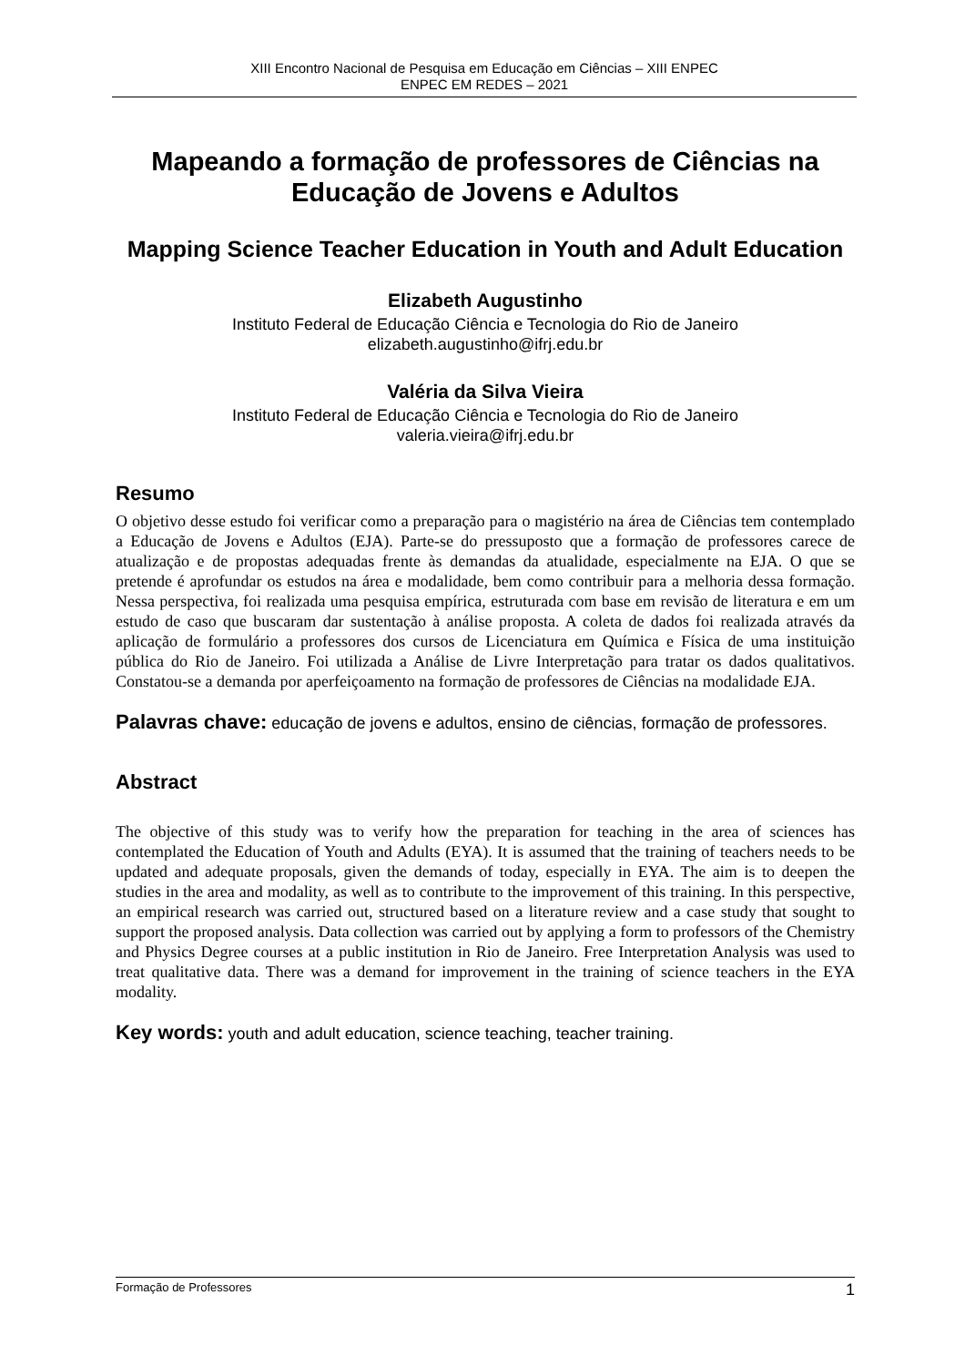XIII Encontro Nacional de Pesquisa em Educação em Ciências – XIII ENPEC
ENPEC EM REDES – 2021
Mapeando a formação de professores de Ciências na Educação de Jovens e Adultos
Mapping Science Teacher Education in Youth and Adult Education
Elizabeth Augustinho
Instituto Federal de Educação Ciência e Tecnologia do Rio de Janeiro
elizabeth.augustinho@ifrj.edu.br
Valéria da Silva Vieira
Instituto Federal de Educação Ciência e Tecnologia do Rio de Janeiro
valeria.vieira@ifrj.edu.br
Resumo
O objetivo desse estudo foi verificar como a preparação para o magistério na área de Ciências tem contemplado a Educação de Jovens e Adultos (EJA). Parte-se do pressuposto que a formação de professores carece de atualização e de propostas adequadas frente às demandas da atualidade, especialmente na EJA. O que se pretende é aprofundar os estudos na área e modalidade, bem como contribuir para a melhoria dessa formação. Nessa perspectiva, foi realizada uma pesquisa empírica, estruturada com base em revisão de literatura e em um estudo de caso que buscaram dar sustentação à análise proposta. A coleta de dados foi realizada através da aplicação de formulário a professores dos cursos de Licenciatura em Química e Física de uma instituição pública do Rio de Janeiro. Foi utilizada a Análise de Livre Interpretação para tratar os dados qualitativos. Constatou-se a demanda por aperfeiçoamento na formação de professores de Ciências na modalidade EJA.
Palavras chave: educação de jovens e adultos, ensino de ciências, formação de professores.
Abstract
The objective of this study was to verify how the preparation for teaching in the area of sciences has contemplated the Education of Youth and Adults (EYA). It is assumed that the training of teachers needs to be updated and adequate proposals, given the demands of today, especially in EYA. The aim is to deepen the studies in the area and modality, as well as to contribute to the improvement of this training. In this perspective, an empirical research was carried out, structured based on a literature review and a case study that sought to support the proposed analysis. Data collection was carried out by applying a form to professors of the Chemistry and Physics Degree courses at a public institution in Rio de Janeiro. Free Interpretation Analysis was used to treat qualitative data. There was a demand for improvement in the training of science teachers in the EYA modality.
Key words: youth and adult education, science teaching, teacher training.
Formação de Professores 1